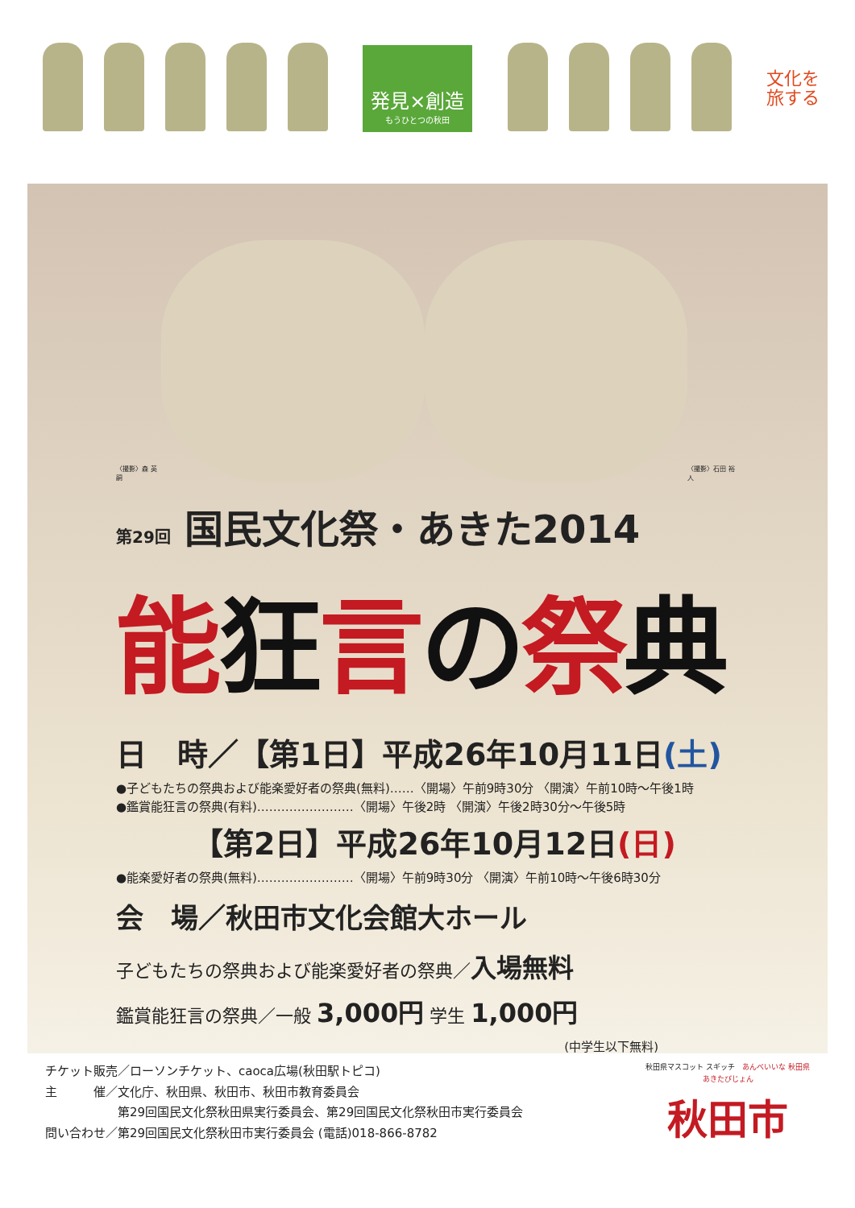発見×創造
もうひとつの秋田
文化を 旅する
〈撮影〉森 英嗣
〈撮影〉石田 裕人
第29回 国民文化祭・あきた2014
能狂言の祭典
日　時／【第1日】平成26年10月11日(土)
●子どもたちの祭典および能楽愛好者の祭典(無料)……〈開場〉午前9時30分 〈開演〉午前10時～午後1時
●鑑賞能狂言の祭典(有料)……………………〈開場〉午後2時 〈開演〉午後2時30分～午後5時
　　　【第2日】平成26年10月12日(日)
●能楽愛好者の祭典(無料)……………………〈開場〉午前9時30分 〈開演〉午前10時～午後6時30分
会　場／秋田市文化会館大ホール
子どもたちの祭典および能楽愛好者の祭典／入場無料
鑑賞能狂言の祭典／一般 3,000円 学生 1,000円
(中学生以下無料)
チケット販売／ローソンチケット、caoca広場(秋田駅トピコ)
主　　　催／文化庁、秋田県、秋田市、秋田市教育委員会
　　　　　　第29回国民文化祭秋田県実行委員会、第29回国民文化祭秋田市実行委員会
問い合わせ／第29回国民文化祭秋田市実行委員会 (電話)018-866-8782
秋田県マスコット スギッチ　あんべいいな 秋田県
あきたびじょん
秋田市